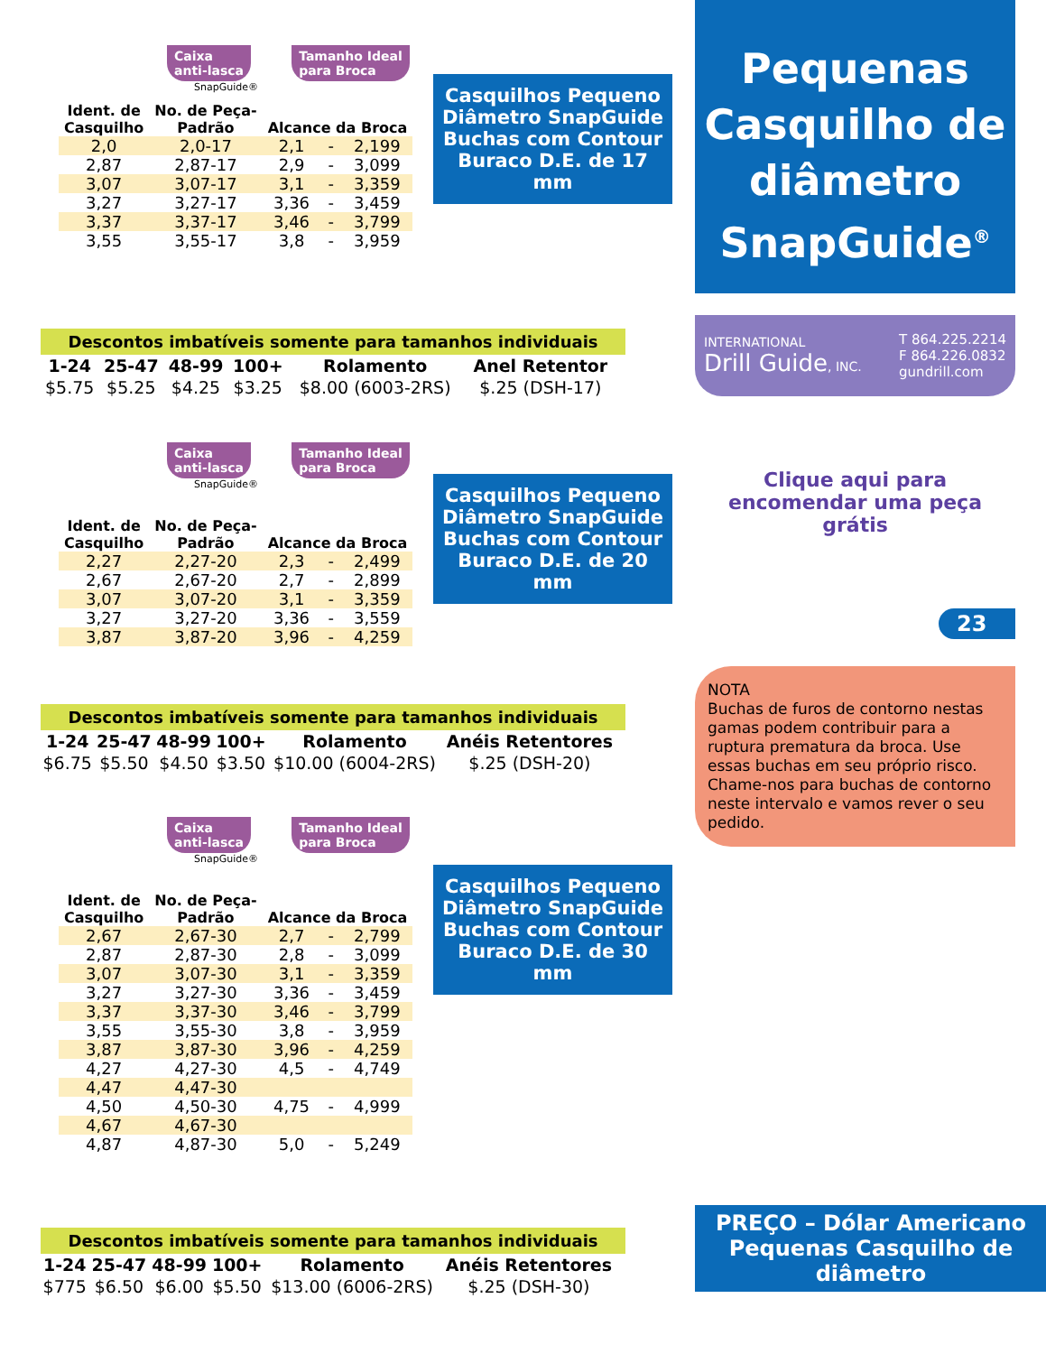Caixa
anti-lasca Tamanho Ideal
para Broca
SnapGuide®
| Ident. de Casquilho | No. de Peça- Padrão | Alcance da Broca | | |
| --- | --- | --- | --- | --- |
| 2,0 | 2,0-17 | 2,1 | - | 2,199 |
| 2,87 | 2,87-17 | 2,9 | - | 3,099 |
| 3,07 | 3,07-17 | 3,1 | - | 3,359 |
| 3,27 | 3,27-17 | 3,36 | - | 3,459 |
| 3,37 | 3,37-17 | 3,46 | - | 3,799 |
| 3,55 | 3,55-17 | 3,8 | - | 3,959 |
Casquilhos Pequeno Diâmetro SnapGuide Buchas com Contour Buraco D.E. de 17 mm
Descontos imbatíveis somente para tamanhos individuais
| 1-24 | 25-47 | 48-99 | 100+ | Rolamento | Anel Retentor |
| $5.75 | $5.25 | $4.25 | $3.25 | $8.00 (6003-2RS) | $.25 (DSH-17) |
Caixa
anti-lasca Tamanho Ideal
para Broca
SnapGuide®
| Ident. de Casquilho | No. de Peça- Padrão | Alcance da Broca | | |
| --- | --- | --- | --- | --- |
| 2,27 | 2,27-20 | 2,3 | - | 2,499 |
| 2,67 | 2,67-20 | 2,7 | - | 2,899 |
| 3,07 | 3,07-20 | 3,1 | - | 3,359 |
| 3,27 | 3,27-20 | 3,36 | - | 3,559 |
| 3,87 | 3,87-20 | 3,96 | - | 4,259 |
Casquilhos Pequeno Diâmetro SnapGuide Buchas com Contour Buraco D.E. de 20 mm
Descontos imbatíveis somente para tamanhos individuais
| 1-24 | 25-47 | 48-99 | 100+ | Rolamento | Anéis Retentores |
| $6.75 | $5.50 | $4.50 | $3.50 | $10.00 (6004-2RS) | $.25 (DSH-20) |
Caixa
anti-lasca Tamanho Ideal
para Broca
SnapGuide®
| Ident. de Casquilho | No. de Peça- Padrão | Alcance da Broca | | |
| --- | --- | --- | --- | --- |
| 2,67 | 2,67-30 | 2,7 | - | 2,799 |
| 2,87 | 2,87-30 | 2,8 | - | 3,099 |
| 3,07 | 3,07-30 | 3,1 | - | 3,359 |
| 3,27 | 3,27-30 | 3,36 | - | 3,459 |
| 3,37 | 3,37-30 | 3,46 | - | 3,799 |
| 3,55 | 3,55-30 | 3,8 | - | 3,959 |
| 3,87 | 3,87-30 | 3,96 | - | 4,259 |
| 4,27 | 4,27-30 | 4,5 | - | 4,749 |
| 4,47 | 4,47-30 | | | |
| 4,50 | 4,50-30 | 4,75 | - | 4,999 |
| 4,67 | 4,67-30 | | | |
| 4,87 | 4,87-30 | 5,0 | - | 5,249 |
Casquilhos Pequeno Diâmetro SnapGuide Buchas com Contour Buraco D.E. de 30 mm
Descontos imbatíveis somente para tamanhos individuais
| 1-24 | 25-47 | 48-99 | 100+ | Rolamento | Anéis Retentores |
| $775 | $6.50 | $6.00 | $5.50 | $13.00 (6006-2RS) | $.25 (DSH-30) |
Pequenas Casquilho de diâmetro SnapGuide<sup>®</sup>
INTERNATIONAL
Drill Guide, INC.
T 864.225.2214
F 864.226.0832
gundrill.com
Clique aqui para encomendar uma peça grátis
23
NOTA
Buchas de furos de contorno nestas gamas podem contribuir para a ruptura prematura da broca. Use essas buchas em seu próprio risco. Chame-nos para buchas de contorno neste intervalo e vamos rever o seu pedido.
PREÇO – Dólar Americano
Pequenas Casquilho de diâmetro